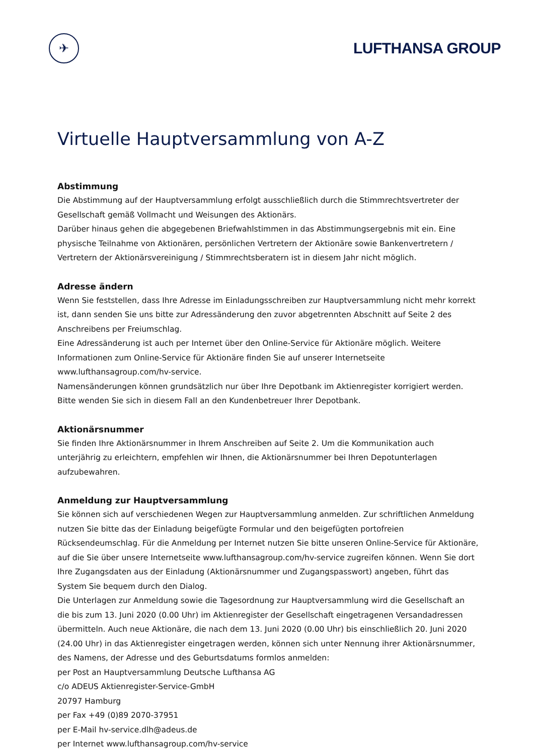✈
LUFTHANSA GROUP
Virtuelle Hauptversammlung von A-Z
Abstimmung
Die Abstimmung auf der Hauptversammlung erfolgt ausschließlich durch die Stimmrechtsvertreter der Gesellschaft gemäß Vollmacht und Weisungen des Aktionärs.
Darüber hinaus gehen die abgegebenen Briefwahlstimmen in das Abstimmungsergebnis mit ein. Eine physische Teilnahme von Aktionären, persönlichen Vertretern der Aktionäre sowie Bankenvertretern / Vertretern der Aktionärsvereinigung / Stimmrechtsberatern ist in diesem Jahr nicht möglich.
Adresse ändern
Wenn Sie feststellen, dass Ihre Adresse im Einladungsschreiben zur Hauptversammlung nicht mehr korrekt ist, dann senden Sie uns bitte zur Adressänderung den zuvor abgetrennten Abschnitt auf Seite 2 des Anschreibens per Freiumschlag.
Eine Adressänderung ist auch per Internet über den Online-Service für Aktionäre möglich. Weitere Informationen zum Online-Service für Aktionäre finden Sie auf unserer Internetseite www.lufthansagroup.com/hv-service.
Namensänderungen können grundsätzlich nur über Ihre Depotbank im Aktienregister korrigiert werden. Bitte wenden Sie sich in diesem Fall an den Kundenbetreuer Ihrer Depotbank.
Aktionärsnummer
Sie finden Ihre Aktionärsnummer in Ihrem Anschreiben auf Seite 2. Um die Kommunikation auch unterjährig zu erleichtern, empfehlen wir Ihnen, die Aktionärsnummer bei Ihren Depotunterlagen aufzubewahren.
Anmeldung zur Hauptversammlung
Sie können sich auf verschiedenen Wegen zur Hauptversammlung anmelden. Zur schriftlichen Anmeldung nutzen Sie bitte das der Einladung beigefügte Formular und den beigefügten portofreien Rücksendeumschlag. Für die Anmeldung per Internet nutzen Sie bitte unseren Online-Service für Aktionäre, auf die Sie über unsere Internetseite www.lufthansagroup.com/hv-service zugreifen können. Wenn Sie dort Ihre Zugangsdaten aus der Einladung (Aktionärsnummer und Zugangspasswort) angeben, führt das System Sie bequem durch den Dialog.
Die Unterlagen zur Anmeldung sowie die Tagesordnung zur Hauptversammlung wird die Gesellschaft an die bis zum 13. Juni 2020 (0.00 Uhr) im Aktienregister der Gesellschaft eingetragenen Versandadressen übermitteln. Auch neue Aktionäre, die nach dem 13. Juni 2020 (0.00 Uhr) bis einschließlich 20. Juni 2020 (24.00 Uhr) in das Aktienregister eingetragen werden, können sich unter Nennung ihrer Aktionärsnummer, des Namens, der Adresse und des Geburtsdatums formlos anmelden:
per Post an Hauptversammlung Deutsche Lufthansa AG
c/o ADEUS Aktienregister-Service-GmbH
20797 Hamburg
per Fax +49 (0)89 2070-37951
per E-Mail hv-service.dlh@adeus.de
per Internet www.lufthansagroup.com/hv-service